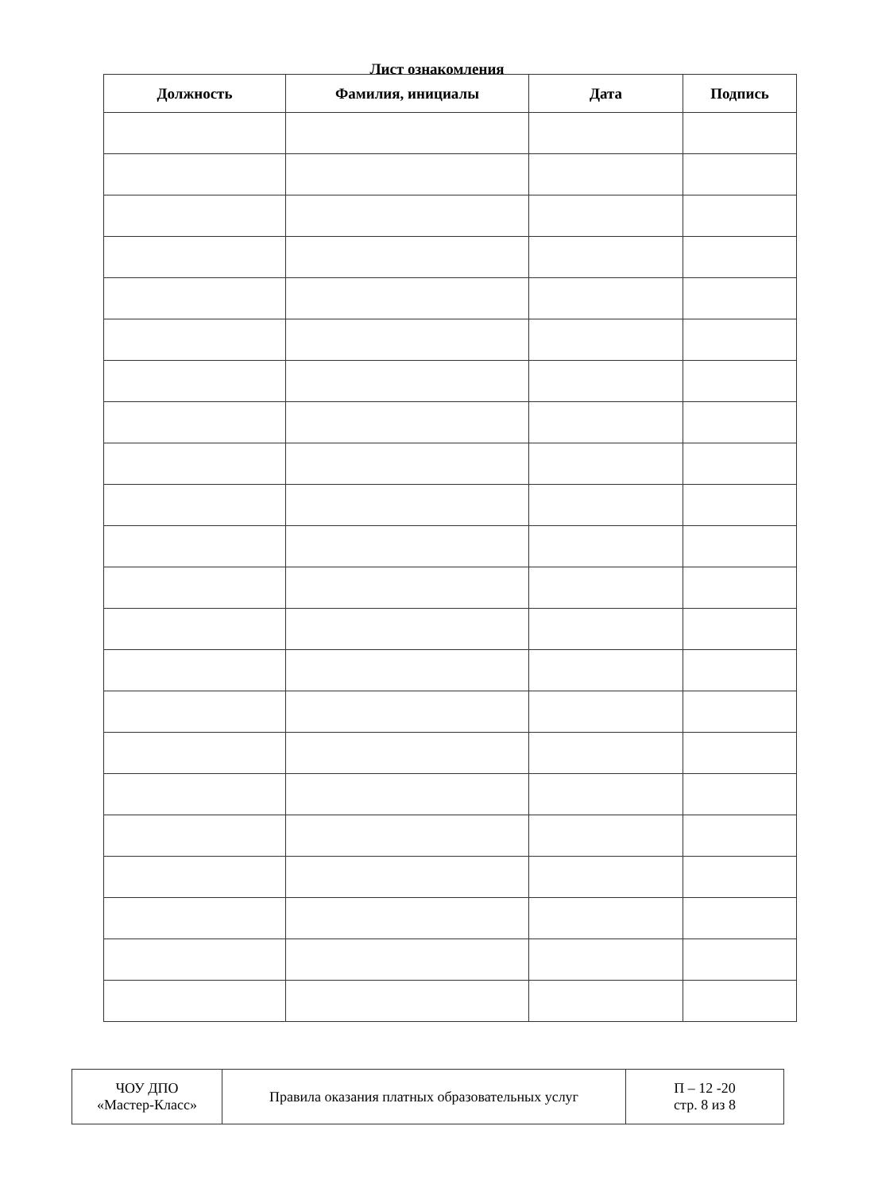Лист ознакомления
| Должность | Фамилия, инициалы | Дата | Подпись |
| --- | --- | --- | --- |
| ЧОУ ДПО «Мастер-Класс» | Правила оказания платных образовательных услуг | П – 12 -20 стр. 8 из 8 |